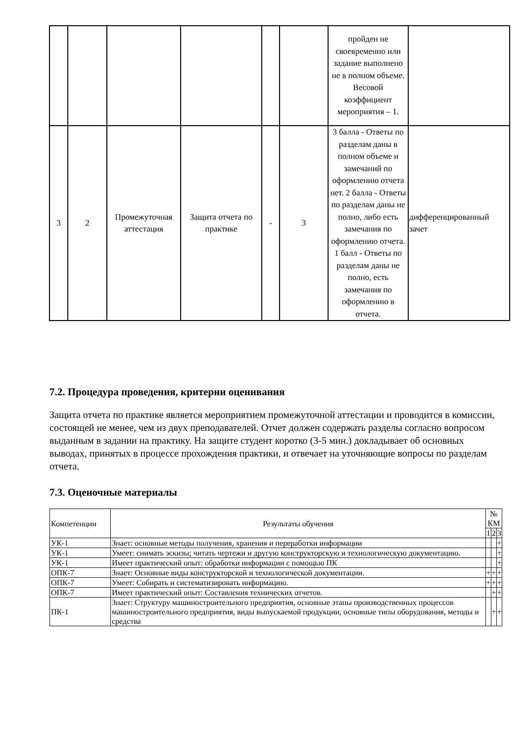| | | | | | | пройден не своевременно или задание выполнено не в полном объеме. Весовой коэффициент мероприятия – 1. | |
| 3 | 2 | Промежуточная аттестация | Защита отчета по практике | - | 3 | 3 балла - Ответы по разделам даны в полном объеме и замечаний по оформлению отчета нет. 2 балла - Ответы по разделам даны не полно, либо есть замечания по оформлению отчета. 1 балл - Ответы по разделам даны не полно, есть замечания по оформлению в отчета. | дифференцированный зачет |
7.2. Процедура проведения, критерии оценивания
Защита отчета по практике является мероприятием промежуточной аттестации и проводится в комиссии, состоящей не менее, чем из двух преподавателей. Отчет должен содержать разделы согласно вопросом выданным в задании на практику. На защите студент коротко (3-5 мин.) докладывает об основных выводах, принятых в процессе прохождения практики, и отвечает на уточняющие вопросы по разделам отчета.
7.3. Оценочные материалы
| Компетенции | Результаты обучения | № КМ | | |
| --- | --- | --- | --- | --- |
| | | 1 | 2 | 3 |
| УК-1 | Знает: основные методы получения, хранения и переработки информации | | | + |
| УК-1 | Умеет: снимать эскизы; читать чертежи и другую конструкторскую и технологическую документацию. | | | + |
| УК-1 | Имеет практический опыт: обработки информации с помощью ПК | | | + |
| ОПК-7 | Знает: Основные виды конструкторской и технологической документации. | + | + | + |
| ОПК-7 | Умеет: Собирать и систематизировать информацию. | + | + | + |
| ОПК-7 | Имеет практический опыт: Составления технических отчетов. | | + | + |
| ПК-1 | Знает: Структуру машиностроительного предприятия, основные этапы производственных процессов машиностроительного предприятия, виды выпускаемой продукции, основные типы оборудования, методы и средства | | + | + |